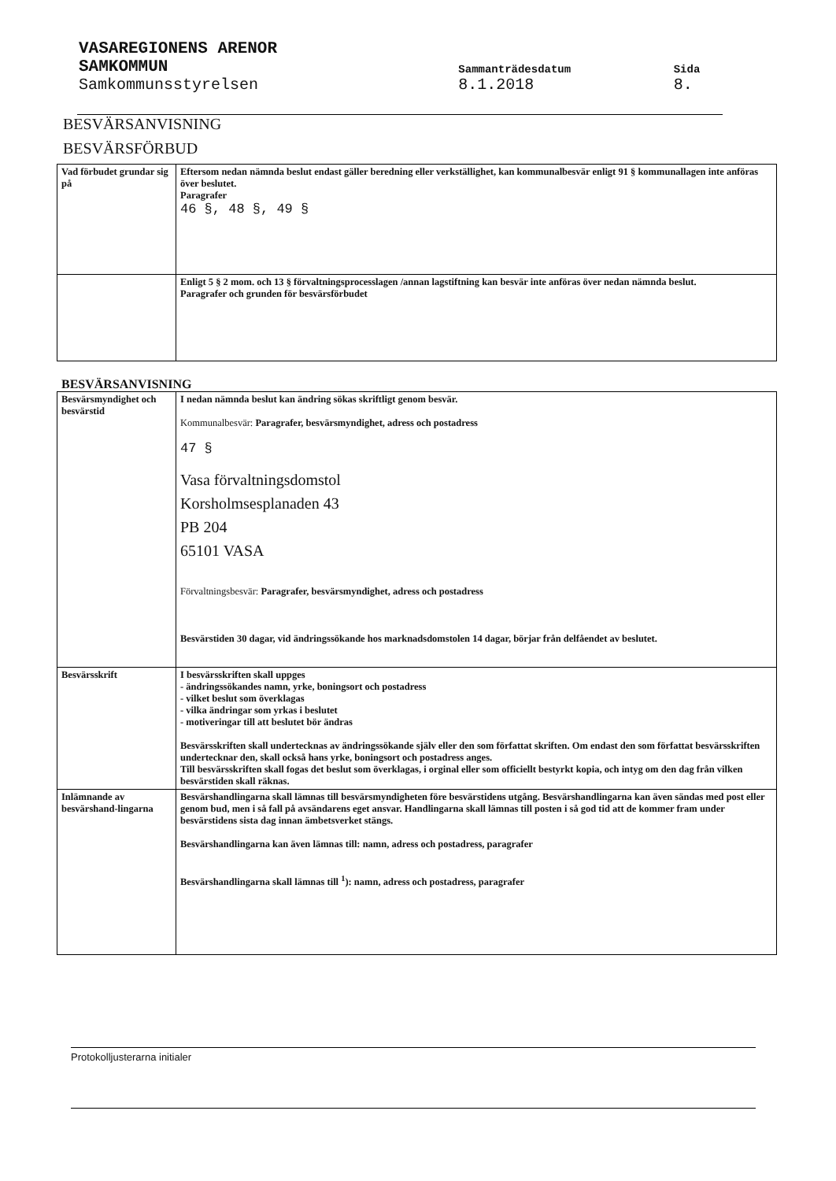| VASAREGIONENS ARENOR | | |
| SAMKOMMUN | Sammanträdesdatum | Sida |
| Samkommunsstyrelsen | 8.1.2018 | 8. |
BESVÄRSANVISNING
BESVÄRSFÖRBUD
| Vad förbudet grundar sig på | Eftersom nedan nämnda beslut endast gäller beredning eller verkställighet, kan kommunalbesvär enligt 91 § kommunallagen inte anföras över beslutet. Paragrafer 46 §, 48 §, 49 § |
| | Enligt 5 § 2 mom. och 13 § förvaltningsprocesslagen /annan lagstiftning kan besvär inte anföras över nedan nämnda beslut. Paragrafer och grunden för besvärsförbudet |
BESVÄRSANVISNING
| Besvärsmyndighet och besvärstid | I nedan nämnda beslut kan ändring sökas skriftligt genom besvär. Kommunalbesvär: Paragrafer, besvärsmyndighet, adress och postadress 47 § Vasa förvaltningsdomstol Korsholmsesplanaden 43 PB 204 65101 VASA Förvaltningsbesvär: Paragrafer, besvärsmyndighet, adress och postadress Besvärstiden 30 dagar, vid ändringssökande hos marknadsdomstolen 14 dagar, börjar från delfåendet av beslutet. |
| Besvärsskrift | I besvärsskriften skall uppges - ändringssökandes namn, yrke, boningsort och postadress - vilket beslut som överklagas - vilka ändringar som yrkas i beslutet - motiveringar till att beslutet bör ändras Besvärsskriften skall undertecknas av ändringssökande själv eller den som författat skriften. Om endast den som författat besvärsskriften undertecknar den, skall också hans yrke, boningsort och postadress anges. Till besvärsskriften skall fogas det beslut som överklagas, i orginal eller som officiellt bestyrkt kopia, och intyg om den dag från vilken besvärstiden skall räknas. |
| Inlämnande av besvärshand-lingarna | Besvärshandlingarna skall lämnas till besvärsmyndigheten före besvärstidens utgång. Besvärshandlingarna kan även sändas med post eller genom bud, men i så fall på avsändarens eget ansvar. Handlingarna skall lämnas till posten i så god tid att de kommer fram under besvärstidens sista dag innan ämbetsverket stängs. Besvärshandlingarna kan även lämnas till: namn, adress och postadress, paragrafer Besvärshandlingarna skall lämnas till <sup>1</sup>): namn, adress och postadress, paragrafer |
Protokolljusterarna initialer